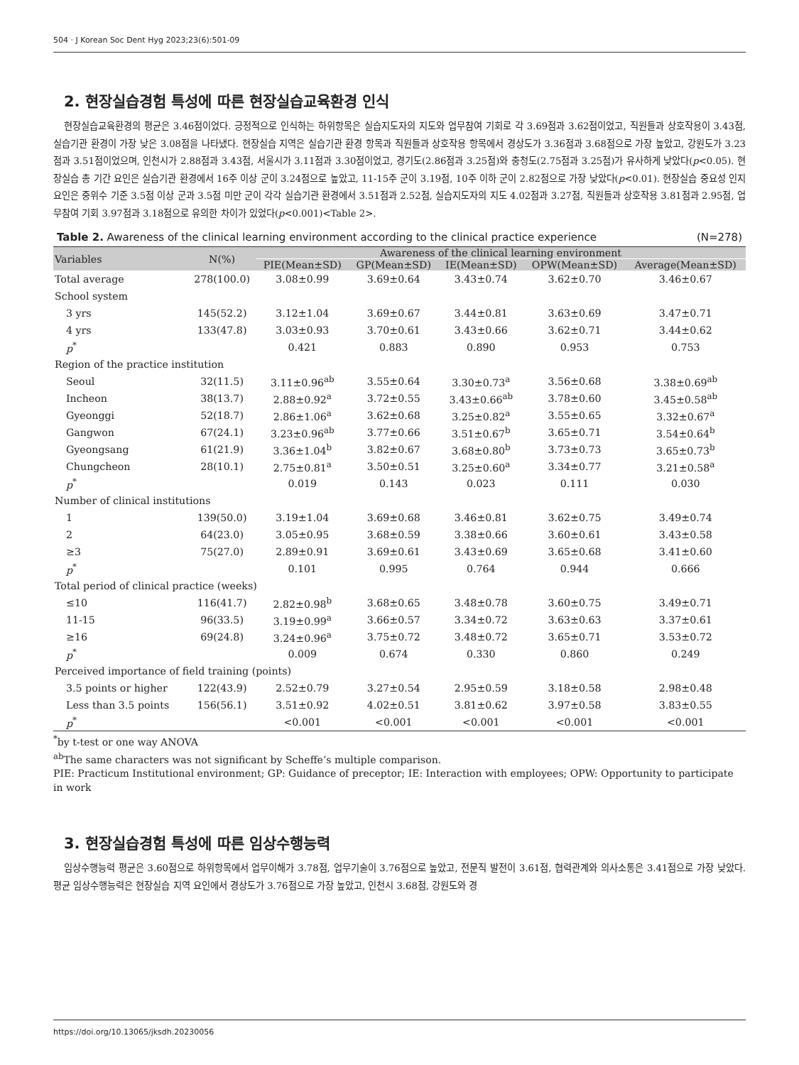504 · J Korean Soc Dent Hyg 2023;23(6):501-09
2. 현장실습경험 특성에 따른 현장실습교육환경 인식
현장실습교육환경의 평균은 3.46점이었다. 긍정적으로 인식하는 하위항목은 실습지도자의 지도와 업무참여 기회로 각 3.69점과 3.62점이었고, 직원들과 상호작용이 3.43점, 실습기관 환경이 가장 낮은 3.08점을 나타냈다. 현장실습 지역은 실습기관 환경 항목과 직원들과 상호작용 항목에서 경상도가 3.36점과 3.68점으로 가장 높았고, 강원도가 3.23점과 3.51점이었으며, 인천시가 2.88점과 3.43점, 서울시가 3.11점과 3.30점이었고, 경기도(2.86점과 3.25점)와 충청도(2.75점과 3.25점)가 유사하게 낮았다(p<0.05). 현장실습 총 기간 요인은 실습기관 환경에서 16주 이상 군이 3.24점으로 높았고, 11-15주 군이 3.19점, 10주 이하 군이 2.82점으로 가장 낮았다(p<0.01). 현장실습 중요성 인지 요인은 중위수 기준 3.5점 이상 군과 3.5점 미만 군이 각각 실습기관 환경에서 3.51점과 2.52점, 실습지도자의 지도 4.02점과 3.27점, 직원들과 상호작용 3.81점과 2.95점, 업무참여 기회 3.97점과 3.18점으로 유의한 차이가 있었다(p<0.001)<Table 2>.
Table 2. Awareness of the clinical learning environment according to the clinical practice experience (N=278)
| Variables | N(%) | Awareness of the clinical learning environment | | | | |
| --- | --- | --- | --- | --- | --- | --- |
| | | PIE(Mean±SD) | GP(Mean±SD) | IE(Mean±SD) | OPW(Mean±SD) | Average(Mean±SD) |
| Total average | 278(100.0) | 3.08±0.99 | 3.69±0.64 | 3.43±0.74 | 3.62±0.70 | 3.46±0.67 |
| School system | | | | | | |
| 3 yrs | 145(52.2) | 3.12±1.04 | 3.69±0.67 | 3.44±0.81 | 3.63±0.69 | 3.47±0.71 |
| 4 yrs | 133(47.8) | 3.03±0.93 | 3.70±0.61 | 3.43±0.66 | 3.62±0.71 | 3.44±0.62 |
| p<sup>*</sup> | | 0.421 | 0.883 | 0.890 | 0.953 | 0.753 |
| Region of the practice institution | | | | | | |
| Seoul | 32(11.5) | 3.11±0.96<sup>ab</sup> | 3.55±0.64 | 3.30±0.73<sup>a</sup> | 3.56±0.68 | 3.38±0.69<sup>ab</sup> |
| Incheon | 38(13.7) | 2.88±0.92<sup>a</sup> | 3.72±0.55 | 3.43±0.66<sup>ab</sup> | 3.78±0.60 | 3.45±0.58<sup>ab</sup> |
| Gyeonggi | 52(18.7) | 2.86±1.06<sup>a</sup> | 3.62±0.68 | 3.25±0.82<sup>a</sup> | 3.55±0.65 | 3.32±0.67<sup>a</sup> |
| Gangwon | 67(24.1) | 3.23±0.96<sup>ab</sup> | 3.77±0.66 | 3.51±0.67<sup>b</sup> | 3.65±0.71 | 3.54±0.64<sup>b</sup> |
| Gyeongsang | 61(21.9) | 3.36±1.04<sup>b</sup> | 3.82±0.67 | 3.68±0.80<sup>b</sup> | 3.73±0.73 | 3.65±0.73<sup>b</sup> |
| Chungcheon | 28(10.1) | 2.75±0.81<sup>a</sup> | 3.50±0.51 | 3.25±0.60<sup>a</sup> | 3.34±0.77 | 3.21±0.58<sup>a</sup> |
| p<sup>*</sup> | | 0.019 | 0.143 | 0.023 | 0.111 | 0.030 |
| Number of clinical institutions | | | | | | |
| 1 | 139(50.0) | 3.19±1.04 | 3.69±0.68 | 3.46±0.81 | 3.62±0.75 | 3.49±0.74 |
| 2 | 64(23.0) | 3.05±0.95 | 3.68±0.59 | 3.38±0.66 | 3.60±0.61 | 3.43±0.58 |
| ≥3 | 75(27.0) | 2.89±0.91 | 3.69±0.61 | 3.43±0.69 | 3.65±0.68 | 3.41±0.60 |
| p<sup>*</sup> | | 0.101 | 0.995 | 0.764 | 0.944 | 0.666 |
| Total period of clinical practice (weeks) | | | | | | |
| ≤10 | 116(41.7) | 2.82±0.98<sup>b</sup> | 3.68±0.65 | 3.48±0.78 | 3.60±0.75 | 3.49±0.71 |
| 11-15 | 96(33.5) | 3.19±0.99<sup>a</sup> | 3.66±0.57 | 3.34±0.72 | 3.63±0.63 | 3.37±0.61 |
| ≥16 | 69(24.8) | 3.24±0.96<sup>a</sup> | 3.75±0.72 | 3.48±0.72 | 3.65±0.71 | 3.53±0.72 |
| p<sup>*</sup> | | 0.009 | 0.674 | 0.330 | 0.860 | 0.249 |
| Perceived importance of field training (points) | | | | | | |
| 3.5 points or higher | 122(43.9) | 2.52±0.79 | 3.27±0.54 | 2.95±0.59 | 3.18±0.58 | 2.98±0.48 |
| Less than 3.5 points | 156(56.1) | 3.51±0.92 | 4.02±0.51 | 3.81±0.62 | 3.97±0.58 | 3.83±0.55 |
| p<sup>*</sup> | | <0.001 | <0.001 | <0.001 | <0.001 | <0.001 |
<sup>*</sup> by t-test or one way ANOVA
<sup>ab</sup>The same characters was not significant by Scheffe’s multiple comparison.
PIE: Practicum Institutional environment; GP: Guidance of preceptor; IE: Interaction with employees; OPW: Opportunity to participate in work
3. 현장실습경험 특성에 따른 임상수행능력
임상수행능력 평균은 3.60점으로 하위항목에서 업무이해가 3.78점, 업무기술이 3.76점으로 높았고, 전문직 발전이 3.61점, 협력관계와 의사소통은 3.41점으로 가장 낮았다. 평균 임상수행능력은 현장실습 지역 요인에서 경상도가 3.76점으로 가장 높았고, 인천시 3.68점, 강원도와 경
https://doi.org/10.13065/jksdh.20230056